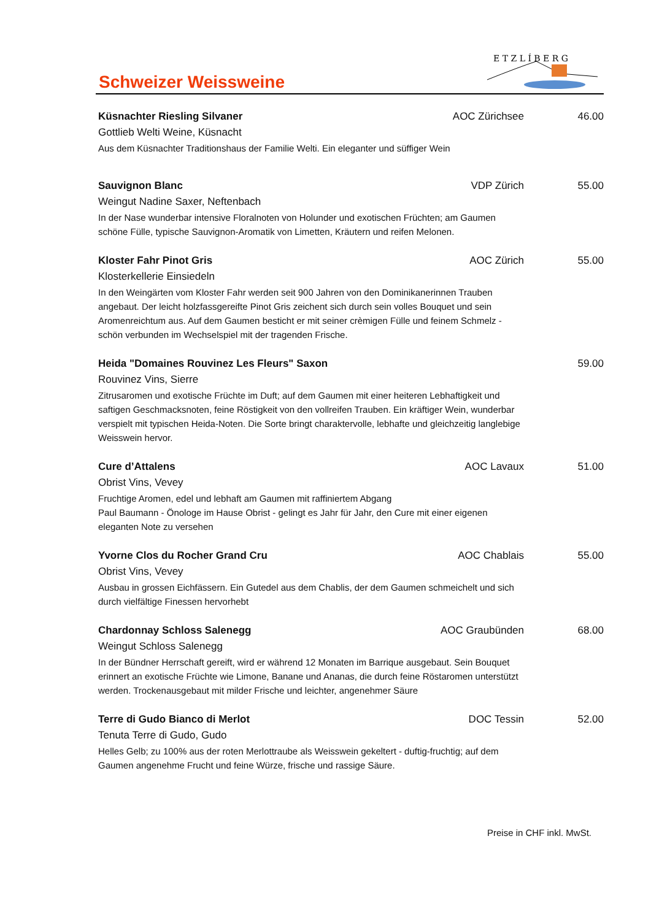Schweizer Weissweine
E T Z L Í B E R G
Küsnachter Riesling Silvaner AOC Zürichsee 46.00
Gottlieb Welti Weine, Küsnacht
Aus dem Küsnachter Traditionshaus der Familie Welti. Ein eleganter und süffiger Wein
Sauvignon Blanc VDP Zürich 55.00
Weingut Nadine Saxer, Neftenbach
In der Nase wunderbar intensive Floralnoten von Holunder und exotischen Früchten; am Gaumen schöne Fülle, typische Sauvignon-Aromatik von Limetten, Kräutern und reifen Melonen.
Kloster Fahr Pinot Gris AOC Zürich 55.00
Klosterkellerie Einsiedeln
In den Weingärten vom Kloster Fahr werden seit 900 Jahren von den Dominikanerinnen Trauben angebaut. Der leicht holzfassgereifte Pinot Gris zeichent sich durch sein volles Bouquet und sein Aromenreichtum aus. Auf dem Gaumen besticht er mit seiner crèmigen Fülle und feinem Schmelz - schön verbunden im Wechselspiel mit der tragenden Frische.
Heida "Domaines Rouvinez Les Fleurs" Saxon 59.00
Rouvinez Vins, Sierre
Zitrusaromen und exotische Früchte im Duft; auf dem Gaumen mit einer heiteren Lebhaftigkeit und saftigen Geschmacksnoten, feine Röstigkeit von den vollreifen Trauben. Ein kräftiger Wein, wunderbar verspielt mit typischen Heida-Noten. Die Sorte bringt charaktervolle, lebhafte und gleichzeitig langlebige Weisswein hervor.
Cure d’Attalens AOC Lavaux 51.00
Obrist Vins, Vevey
Fruchtige Aromen, edel und lebhaft am Gaumen mit raffiniertem Abgang
Paul Baumann - Önologe im Hause Obrist - gelingt es Jahr für Jahr, den Cure mit einer eigenen eleganten Note zu versehen
Yvorne Clos du Rocher Grand Cru AOC Chablais 55.00
Obrist Vins, Vevey
Ausbau in grossen Eichfässern. Ein Gutedel aus dem Chablis, der dem Gaumen schmeichelt und sich durch vielfältige Finessen hervorhebt
Chardonnay Schloss Salenegg AOC Graubünden 68.00
Weingut Schloss Salenegg
In der Bündner Herrschaft gereift, wird er während 12 Monaten im Barrique ausgebaut. Sein Bouquet erinnert an exotische Früchte wie Limone, Banane und Ananas, die durch feine Röstaromen unterstützt werden. Trockenausgebaut mit milder Frische und leichter, angenehmer Säure
Terre di Gudo Bianco di Merlot DOC Tessin 52.00
Tenuta Terre di Gudo, Gudo
Helles Gelb; zu 100% aus der roten Merlottraube als Weisswein gekeltert - duftig-fruchtig; auf dem Gaumen angenehme Frucht und feine Würze, frische und rassige Säure.
Preise in CHF inkl. MwSt.